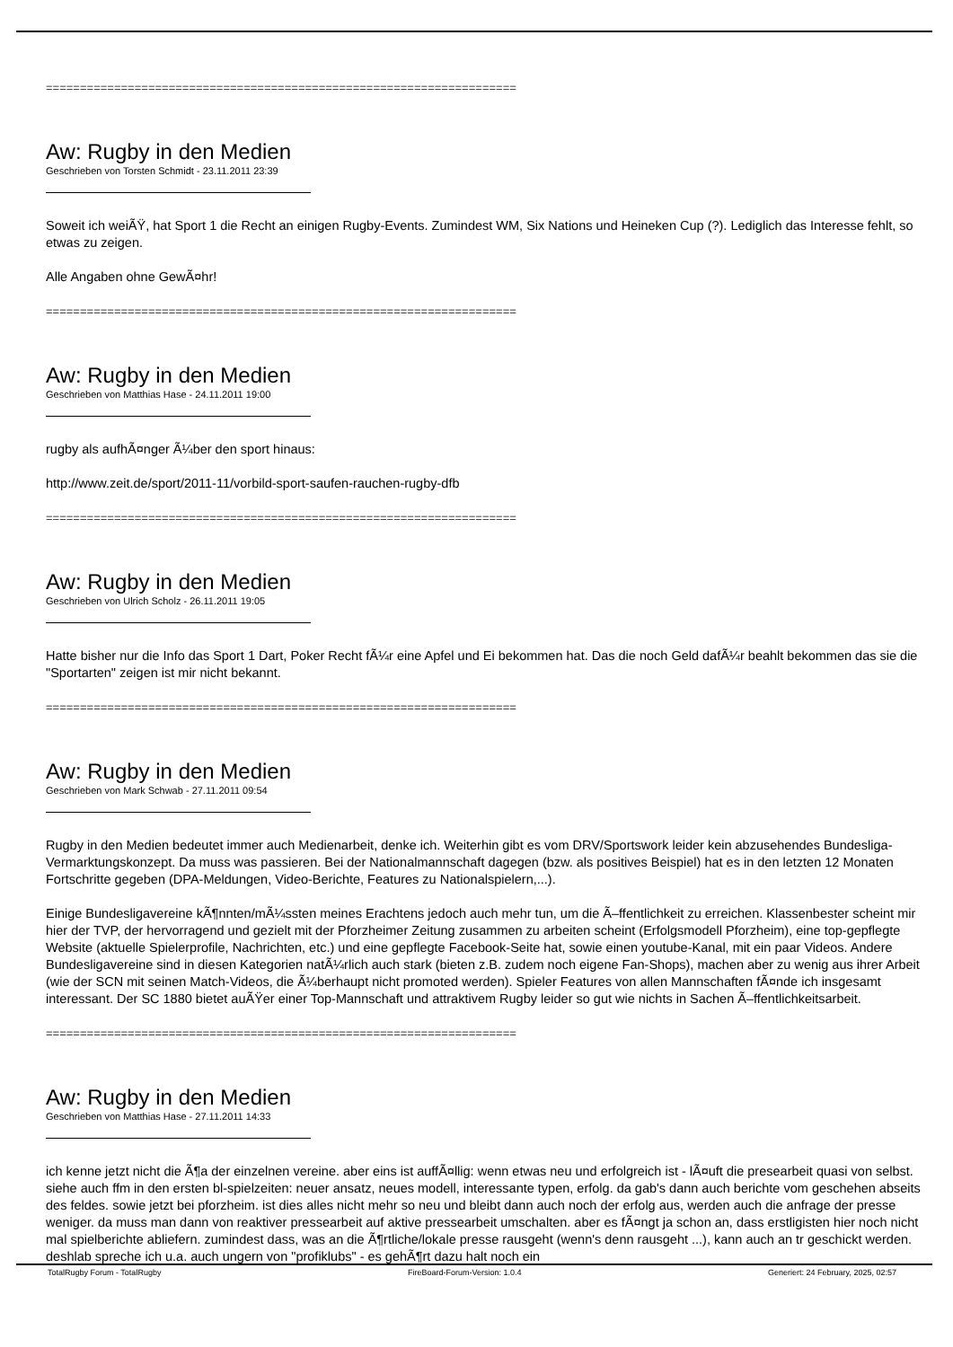=====================================================================
Aw: Rugby in den Medien
Geschrieben von Torsten Schmidt - 23.11.2011 23:39
Soweit ich weiÃŸ, hat Sport 1 die Recht an einigen Rugby-Events. Zumindest WM, Six Nations und Heineken Cup (?). Lediglich das Interesse fehlt, so etwas zu zeigen.
Alle Angaben ohne GewÃ¤hr!
=====================================================================
Aw: Rugby in den Medien
Geschrieben von Matthias Hase - 24.11.2011 19:00
rugby als aufhÃ¤nger Ã¼ber den sport hinaus:
http://www.zeit.de/sport/2011-11/vorbild-sport-saufen-rauchen-rugby-dfb
=====================================================================
Aw: Rugby in den Medien
Geschrieben von Ulrich Scholz - 26.11.2011 19:05
Hatte bisher nur die Info das Sport 1 Dart, Poker Recht fÃ¼r eine Apfel und Ei bekommen hat. Das die noch Geld dafÃ¼r beahlt bekommen das sie die "Sportarten" zeigen ist mir nicht bekannt.
=====================================================================
Aw: Rugby in den Medien
Geschrieben von Mark Schwab - 27.11.2011 09:54
Rugby in den Medien bedeutet immer auch Medienarbeit, denke ich. Weiterhin gibt es vom DRV/Sportswork leider kein abzusehendes Bundesliga-Vermarktungskonzept. Da muss was passieren. Bei der Nationalmannschaft dagegen (bzw. als positives Beispiel) hat es in den letzten 12 Monaten Fortschritte gegeben (DPA-Meldungen, Video-Berichte, Features zu Nationalspielern,...).
Einige Bundesligavereine kÃ¶nnten/mÃ¼ssten meines Erachtens jedoch auch mehr tun, um die Ã–ffentlichkeit zu erreichen. Klassenbester scheint mir hier der TVP, der hervorragend und gezielt mit der Pforzheimer Zeitung zusammen zu arbeiten scheint (Erfolgsmodell Pforzheim), eine top-gepflegte Website (aktuelle Spielerprofile, Nachrichten, etc.) und eine gepflegte Facebook-Seite hat, sowie einen youtube-Kanal, mit ein paar Videos. Andere Bundesligavereine sind in diesen Kategorien natÃ¼rlich auch stark (bieten z.B. zudem noch eigene Fan-Shops), machen aber zu wenig aus ihrer Arbeit (wie der SCN mit seinen Match-Videos, die Ã¼berhaupt nicht promoted werden). Spieler Features von allen Mannschaften fÃ¤nde ich insgesamt interessant. Der SC 1880 bietet auÃŸer einer Top-Mannschaft und attraktivem Rugby leider so gut wie nichts in Sachen Ã–ffentlichkeitsarbeit.
=====================================================================
Aw: Rugby in den Medien
Geschrieben von Matthias Hase - 27.11.2011 14:33
ich kenne jetzt nicht die Ã¶a der einzelnen vereine. aber eins ist auffÃ¤llig: wenn etwas neu und erfolgreich ist - lÃ¤uft die presearbeit quasi von selbst. siehe auch ffm in den ersten bl-spielzeiten: neuer ansatz, neues modell, interessante typen, erfolg. da gab's dann auch berichte vom geschehen abseits des feldes. sowie jetzt bei pforzheim. ist dies alles nicht mehr so neu und bleibt dann auch noch der erfolg aus, werden auch die anfrage der presse weniger. da muss man dann von reaktiver pressearbeit auf aktive pressearbeit umschalten. aber es fÃ¤ngt ja schon an, dass erstligisten hier noch nicht mal spielberichte abliefern. zumindest dass, was an die Ã¶rtliche/lokale presse rausgeht (wenn's denn rausgeht ...), kann auch an tr geschickt werden. deshlab spreche ich u.a. auch ungern von "profiklubs" - es gehÃ¶rt dazu halt noch ein
TotalRugby Forum - TotalRugby FireBoard-Forum-Version: 1.0.4 Generiert: 24 February, 2025, 02:57